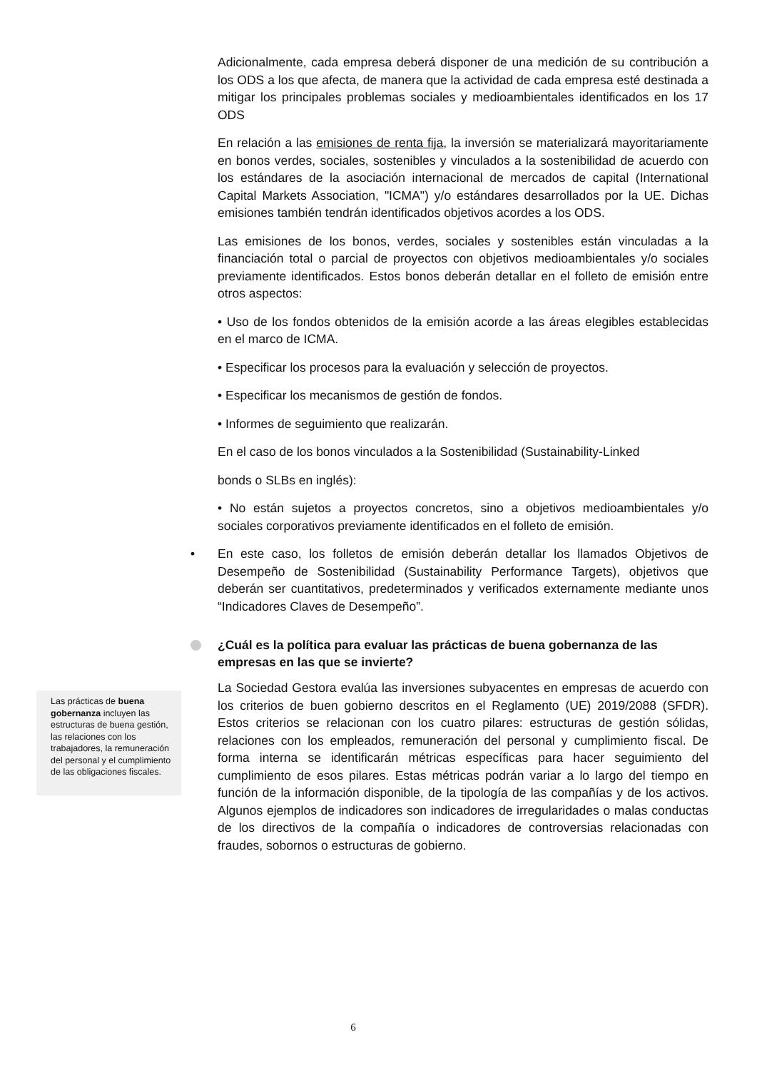Adicionalmente, cada empresa deberá disponer de una medición de su contribución a los ODS a los que afecta, de manera que la actividad de cada empresa esté destinada a mitigar los principales problemas sociales y medioambientales identificados en los 17 ODS
En relación a las emisiones de renta fija, la inversión se materializará mayoritariamente en bonos verdes, sociales, sostenibles y vinculados a la sostenibilidad de acuerdo con los estándares de la asociación internacional de mercados de capital (International Capital Markets Association, "ICMA") y/o estándares desarrollados por la UE. Dichas emisiones también tendrán identificados objetivos acordes a los ODS.
Las emisiones de los bonos, verdes, sociales y sostenibles están vinculadas a la financiación total o parcial de proyectos con objetivos medioambientales y/o sociales previamente identificados. Estos bonos deberán detallar en el folleto de emisión entre otros aspectos:
• Uso de los fondos obtenidos de la emisión acorde a las áreas elegibles establecidas en el marco de ICMA.
• Especificar los procesos para la evaluación y selección de proyectos.
• Especificar los mecanismos de gestión de fondos.
• Informes de seguimiento que realizarán.
En el caso de los bonos vinculados a la Sostenibilidad (Sustainability-Linked
bonds o SLBs en inglés):
• No están sujetos a proyectos concretos, sino a objetivos medioambientales y/o sociales corporativos previamente identificados en el folleto de emisión.
• En este caso, los folletos de emisión deberán detallar los llamados Objetivos de Desempeño de Sostenibilidad (Sustainability Performance Targets), objetivos que deberán ser cuantitativos, predeterminados y verificados externamente mediante unos “Indicadores Claves de Desempeño”.
¿Cuál es la política para evaluar las prácticas de buena gobernanza de las empresas en las que se invierte?
La Sociedad Gestora evalúa las inversiones subyacentes en empresas de acuerdo con los criterios de buen gobierno descritos en el Reglamento (UE) 2019/2088 (SFDR). Estos criterios se relacionan con los cuatro pilares: estructuras de gestión sólidas, relaciones con los empleados, remuneración del personal y cumplimiento fiscal. De forma interna se identificarán métricas específicas para hacer seguimiento del cumplimiento de esos pilares. Estas métricas podrán variar a lo largo del tiempo en función de la información disponible, de la tipología de las compañías y de los activos. Algunos ejemplos de indicadores son indicadores de irregularidades o malas conductas de los directivos de la compañía o indicadores de controversias relacionadas con fraudes, sobornos o estructuras de gobierno.
Las prácticas de buena gobernanza incluyen las estructuras de buena gestión, las relaciones con los trabajadores, la remuneración del personal y el cumplimiento de las obligaciones fiscales.
6